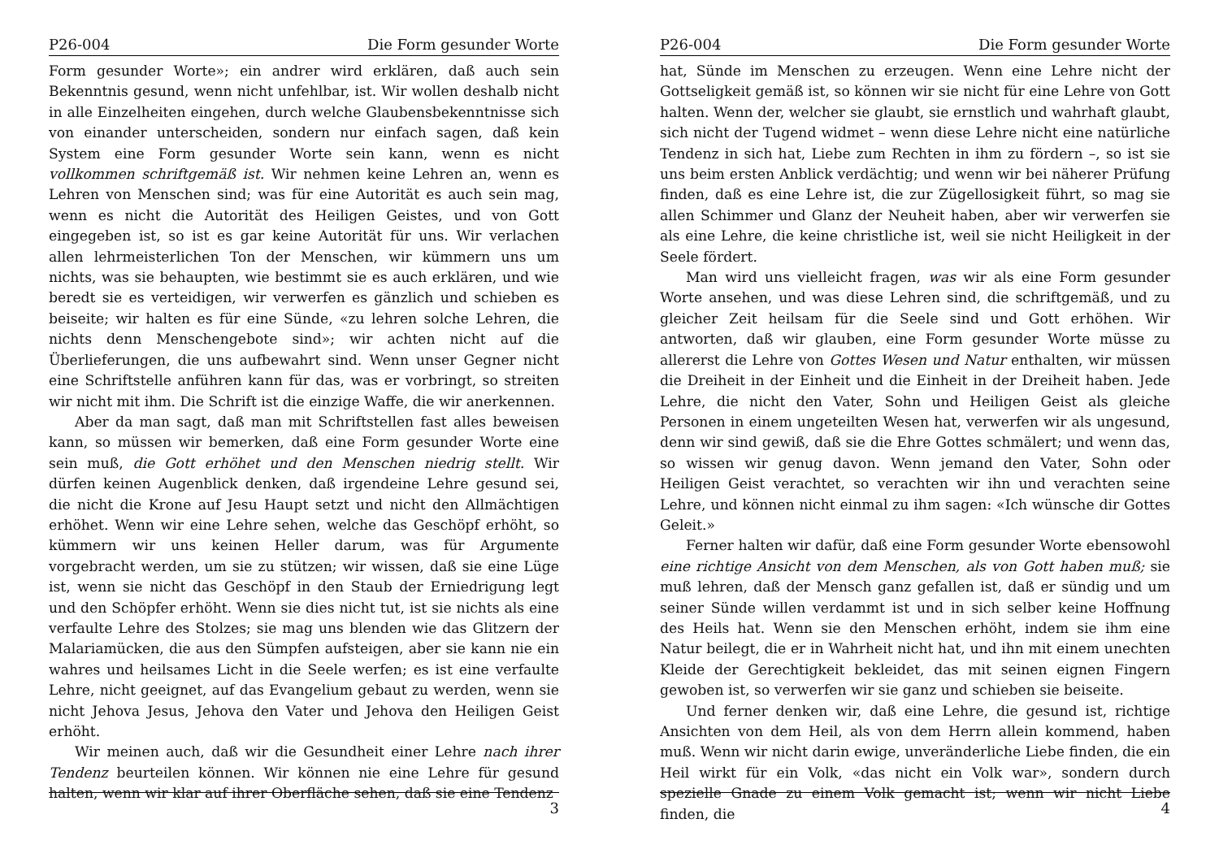P26-004 Die Form gesunder Worte
Form gesunder Worte»; ein andrer wird erklären, daß auch sein Bekenntnis gesund, wenn nicht unfehlbar, ist. Wir wollen deshalb nicht in alle Einzelheiten eingehen, durch welche Glaubensbekenntnisse sich von einander unterscheiden, sondern nur einfach sagen, daß kein System eine Form gesunder Worte sein kann, wenn es nicht vollkommen schriftgemäß ist. Wir nehmen keine Lehren an, wenn es Lehren von Menschen sind; was für eine Autorität es auch sein mag, wenn es nicht die Autorität des Heiligen Geistes, und von Gott eingegeben ist, so ist es gar keine Autorität für uns. Wir verlachen allen lehrmeisterlichen Ton der Menschen, wir kümmern uns um nichts, was sie behaupten, wie bestimmt sie es auch erklären, und wie beredt sie es verteidigen, wir verwerfen es gänzlich und schieben es beiseite; wir halten es für eine Sünde, «zu lehren solche Lehren, die nichts denn Menschengebote sind»; wir achten nicht auf die Überlieferungen, die uns aufbewahrt sind. Wenn unser Gegner nicht eine Schriftstelle anführen kann für das, was er vorbringt, so streiten wir nicht mit ihm. Die Schrift ist die einzige Waffe, die wir anerkennen.
Aber da man sagt, daß man mit Schriftstellen fast alles beweisen kann, so müssen wir bemerken, daß eine Form gesunder Worte eine sein muß, die Gott erhöhet und den Menschen niedrig stellt. Wir dürfen keinen Augenblick denken, daß irgendeine Lehre gesund sei, die nicht die Krone auf Jesu Haupt setzt und nicht den Allmächtigen erhöhet. Wenn wir eine Lehre sehen, welche das Geschöpf erhöht, so kümmern wir uns keinen Heller darum, was für Argumente vorgebracht werden, um sie zu stützen; wir wissen, daß sie eine Lüge ist, wenn sie nicht das Geschöpf in den Staub der Erniedrigung legt und den Schöpfer erhöht. Wenn sie dies nicht tut, ist sie nichts als eine verfaulte Lehre des Stolzes; sie mag uns blenden wie das Glitzern der Malariamücken, die aus den Sümpfen aufsteigen, aber sie kann nie ein wahres und heilsames Licht in die Seele werfen; es ist eine verfaulte Lehre, nicht geeignet, auf das Evangelium gebaut zu werden, wenn sie nicht Jehova Jesus, Jehova den Vater und Jehova den Heiligen Geist erhöht.
Wir meinen auch, daß wir die Gesundheit einer Lehre nach ihrer Tendenz beurteilen können. Wir können nie eine Lehre für gesund halten, wenn wir klar auf ihrer Oberfläche sehen, daß sie eine Tendenz
3
P26-004 Die Form gesunder Worte
hat, Sünde im Menschen zu erzeugen. Wenn eine Lehre nicht der Gottseligkeit gemäß ist, so können wir sie nicht für eine Lehre von Gott halten. Wenn der, welcher sie glaubt, sie ernstlich und wahrhaft glaubt, sich nicht der Tugend widmet – wenn diese Lehre nicht eine natürliche Tendenz in sich hat, Liebe zum Rechten in ihm zu fördern –, so ist sie uns beim ersten Anblick verdächtig; und wenn wir bei näherer Prüfung finden, daß es eine Lehre ist, die zur Zügellosigkeit führt, so mag sie allen Schimmer und Glanz der Neuheit haben, aber wir verwerfen sie als eine Lehre, die keine christliche ist, weil sie nicht Heiligkeit in der Seele fördert.
Man wird uns vielleicht fragen, was wir als eine Form gesunder Worte ansehen, und was diese Lehren sind, die schriftgemäß, und zu gleicher Zeit heilsam für die Seele sind und Gott erhöhen. Wir antworten, daß wir glauben, eine Form gesunder Worte müsse zu allererst die Lehre von Gottes Wesen und Natur enthalten, wir müssen die Dreiheit in der Einheit und die Einheit in der Dreiheit haben. Jede Lehre, die nicht den Vater, Sohn und Heiligen Geist als gleiche Personen in einem ungeteilten Wesen hat, verwerfen wir als ungesund, denn wir sind gewiß, daß sie die Ehre Gottes schmälert; und wenn das, so wissen wir genug davon. Wenn jemand den Vater, Sohn oder Heiligen Geist verachtet, so verachten wir ihn und verachten seine Lehre, und können nicht einmal zu ihm sagen: «Ich wünsche dir Gottes Geleit.»
Ferner halten wir dafür, daß eine Form gesunder Worte ebensowohl eine richtige Ansicht von dem Menschen, als von Gott haben muß; sie muß lehren, daß der Mensch ganz gefallen ist, daß er sündig und um seiner Sünde willen verdammt ist und in sich selber keine Hoffnung des Heils hat. Wenn sie den Menschen erhöht, indem sie ihm eine Natur beilegt, die er in Wahrheit nicht hat, und ihn mit einem unechten Kleide der Gerechtigkeit bekleidet, das mit seinen eignen Fingern gewoben ist, so verwerfen wir sie ganz und schieben sie beiseite.
Und ferner denken wir, daß eine Lehre, die gesund ist, richtige Ansichten von dem Heil, als von dem Herrn allein kommend, haben muß. Wenn wir nicht darin ewige, unveränderliche Liebe finden, die ein Heil wirkt für ein Volk, «das nicht ein Volk war», sondern durch spezielle Gnade zu einem Volk gemacht ist; wenn wir nicht Liebe finden, die
4